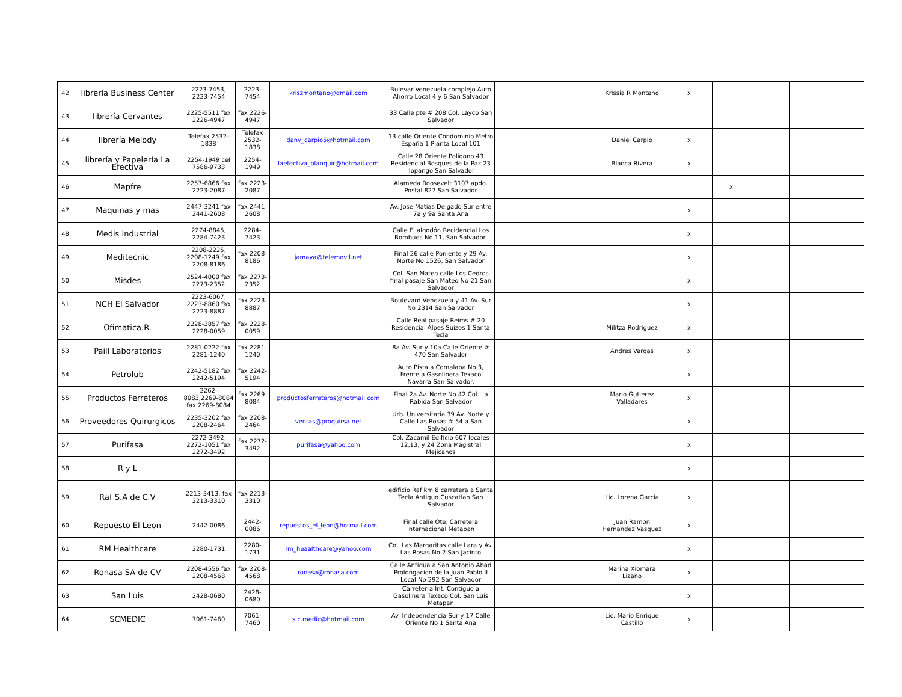| 42 | librería Business Center | 2223-7453, 2223-7454 | 2223-7454 | kriszmontano@gmail.com | Bulevar Venezuela complejo Auto Ahorro Local 4 y 6 San Salvador | | | Krissia R Montano | x | | | |
| 43 | librería Cervantes | 2225-5511 fax 2226-4947 | fax 2226-4947 | | 33 Calle pte # 208 Col. Layco San Salvador | | | | | | | |
| 44 | librería Melody | Telefax 2532-1838 | Telefax 2532-1838 | dany_carpio5@hotmail.com | 13 calle Oriente Condominio Metro España 1 Planta Local 101 | | | Daniel Carpio | x | | | |
| 45 | librería y Papelería La Efectiva | 2254-1949 cel 7586-9733 | 2254-1949 | laefectiva_blanquir@hotmail.com | Calle 28 Oriente Poligono 43 Residencial Bosques de la Paz 23 Ilopango San Salvador | | | Blanca Rivera | x | | | |
| 46 | Mapfre | 2257-6866 fax 2223-2087 | fax 2223-2087 | | Alameda Roosevelt 3107 apdo. Postal 827 San Salvador | | | | | x | | |
| 47 | Maquinas y mas | 2447-3241 fax 2441-2608 | fax 2441-2608 | | Av. Jose Matias Delgado Sur entre 7a y 9a Santa Ana | | | | x | | | |
| 48 | Medis Industrial | 2274-8845, 2284-7423 | 2284-7423 | | Calle El algodón Recidencial Los Bombues No 11, San Salvador. | | | | x | | | |
| 49 | Meditecnic | 2208-2225, 2208-1249 fax 2208-8186 | fax 2208-8186 | jamaya@telemovil.net | Final 26 calle Poniente y 29 Av. Norte No 1526, San Salvador | | | | x | | | |
| 50 | Misdes | 2524-4000 fax 2273-2352 | fax 2273-2352 | | Col. San Mateo calle Los Cedros final pasaje San Mateo No 21 San Salvador | | | | x | | | |
| 51 | NCH El Salvador | 2223-6067, 2223-8860 fax 2223-8887 | fax 2223-8887 | | Boulevard Venezuela y 41 Av. Sur No 2314 San Salvador | | | | x | | | |
| 52 | Ofimatica.R. | 2228-3857 fax 2228-0059 | fax 2228-0059 | | Calle Real pasaje Reims # 20 Residencial Alpes Suizos 1 Santa Tecla | | | Militza Rodriguez | x | | | |
| 53 | Paill Laboratorios | 2281-0222 fax 2281-1240 | fax 2281-1240 | | 8a Av. Sur y 10a Calle Oriente # 470 San Salvador | | | Andres Vargas | x | | | |
| 54 | Petrolub | 2242-5182 fax 2242-5194 | fax 2242-5194 | | Auto Pista a Comalapa No 3, Frente a Gasolinera Texaco Navarra San Salvador. | | | | x | | | |
| 55 | Productos Ferreteros | 2262-8083,2269-8084 fax 2269-8084 | fax 2269-8084 | productosferreteros@hotmail.com | Final 2a Av. Norte No 42 Col. La Rabida San Salvador | | | Mario Gutierez Valladares | x | | | |
| 56 | Proveedores Quirurgicos | 2235-3202 fax 2208-2464 | fax 2208-2464 | ventas@proquirsa.net | Urb. Universitaria 39 Av. Norte y Calle Las Rosas # 54 a San Salvador | | | | x | | | |
| 57 | Purifasa | 2272-3492, 2272-1051 fax 2272-3492 | fax 2272-3492 | purifasa@yahoo.com | Col. Zacamil Edificio 607 locales 12,13, y 24 Zona Magistral Mejicanos | | | | x | | | |
| 58 | R y L | | | | | | | | x | | | |
| 59 | Raf S.A de C.V | 2213-3413, fax 2213-3310 | fax 2213-3310 | | edificio Raf km 8 carretera a Santa Tecla Antiguo Cuscatlan San Salvador | | | Lic. Lorena Garcia | x | | | |
| 60 | Repuesto El Leon | 2442-0086 | 2442-0086 | repuestos_el_leon@hotmail.com | Final calle Ote, Carretera Internacional Metapan | | | Juan Ramon Hernandez Vasquez | x | | | |
| 61 | RM Healthcare | 2280-1731 | 2280-1731 | rm_heaalthcare@yahoo.com | Col. Las Margaritas calle Lara y Av. Las Rosas No 2 San Jacinto | | | | x | | | |
| 62 | Ronasa SA de CV | 2208-4556 fax 2208-4568 | fax 2208-4568 | ronasa@ronasa.com | Calle Antigua a San Antonio Abad Prolongacion de la Juan Pablo II Local No 292 San Salvador | | | Marina Xiomara Lizano | x | | | |
| 63 | San Luis | 2428-0680 | 2428-0680 | | Carreterra Int. Contiguo a Gasolinera Texaco Col. San Luis Metapan | | | | x | | | |
| 64 | SCMEDIC | 7061-7460 | 7061-7460 | s.c.medic@hotmail.com | Av. Independencia Sur y 17 Calle Oriente No 1 Santa Ana | | | Lic. Mario Enrique Castillo | x | | | |